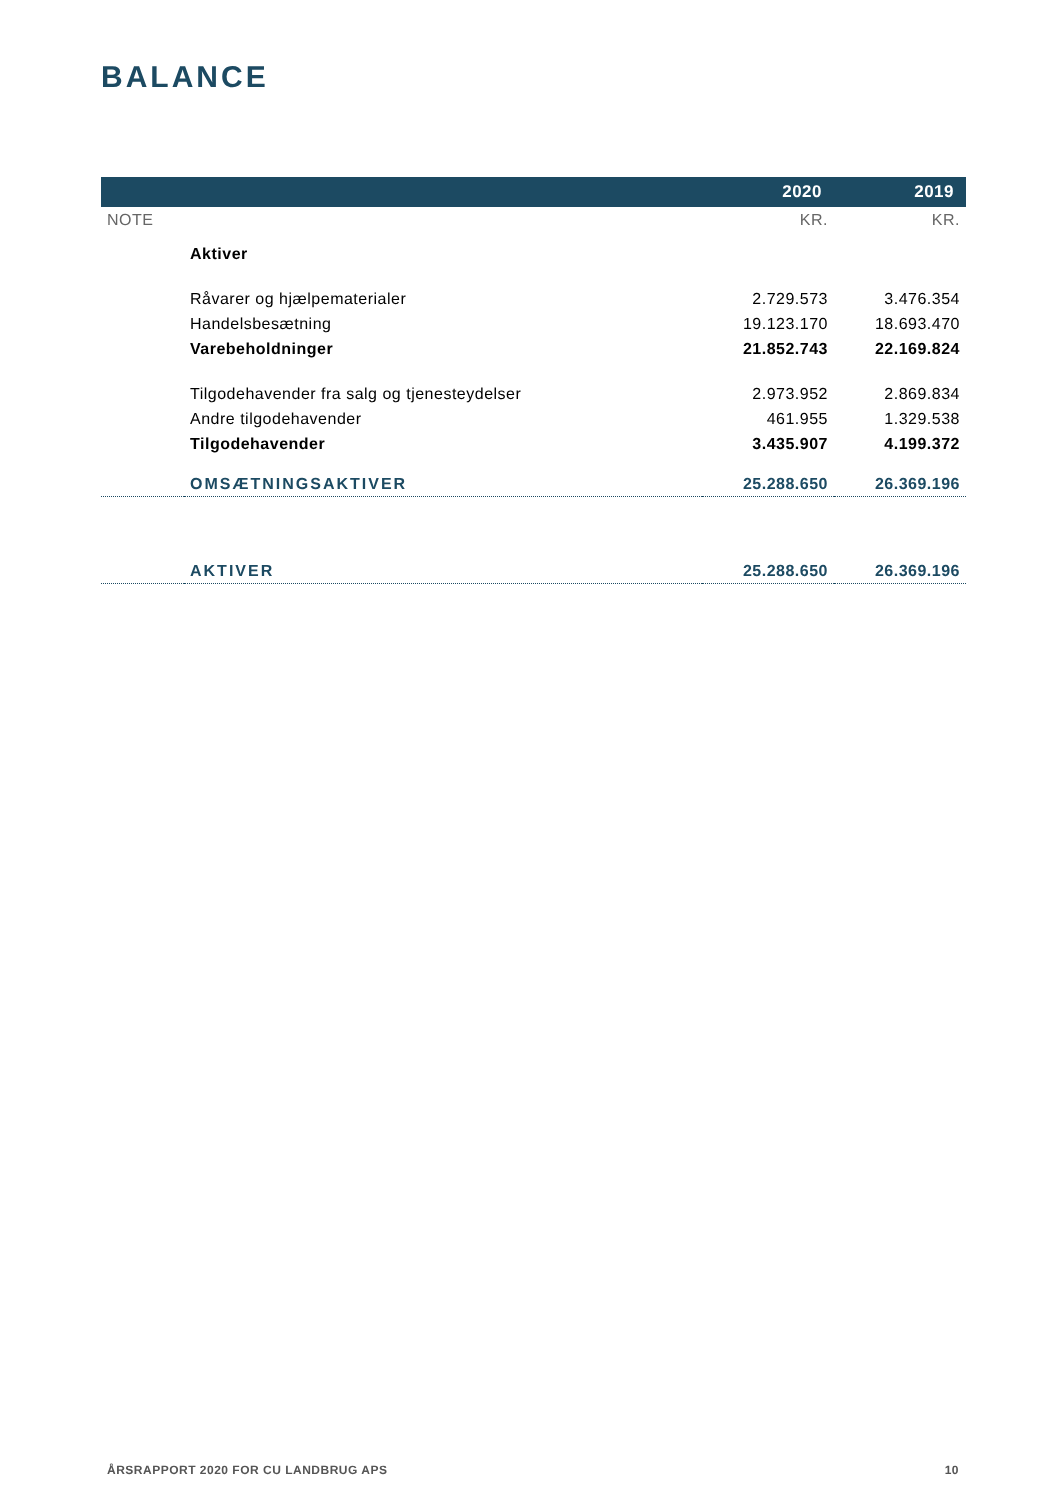BALANCE
| | | 2020 | 2019 |
| --- | --- | --- | --- |
| NOTE | | KR. | KR. |
| | Aktiver | | |
| | Råvarer og hjælpematerialer | 2.729.573 | 3.476.354 |
| | Handelsbesætning | 19.123.170 | 18.693.470 |
| | Varebeholdninger | 21.852.743 | 22.169.824 |
| | Tilgodehavender fra salg og tjenesteydelser | 2.973.952 | 2.869.834 |
| | Andre tilgodehavender | 461.955 | 1.329.538 |
| | Tilgodehavender | 3.435.907 | 4.199.372 |
| | OMSÆTNINGSAKTIVER | 25.288.650 | 26.369.196 |
| | AKTIVER | 25.288.650 | 26.369.196 |
ÅRSRAPPORT 2020 FOR CU LANDBRUG APS 10